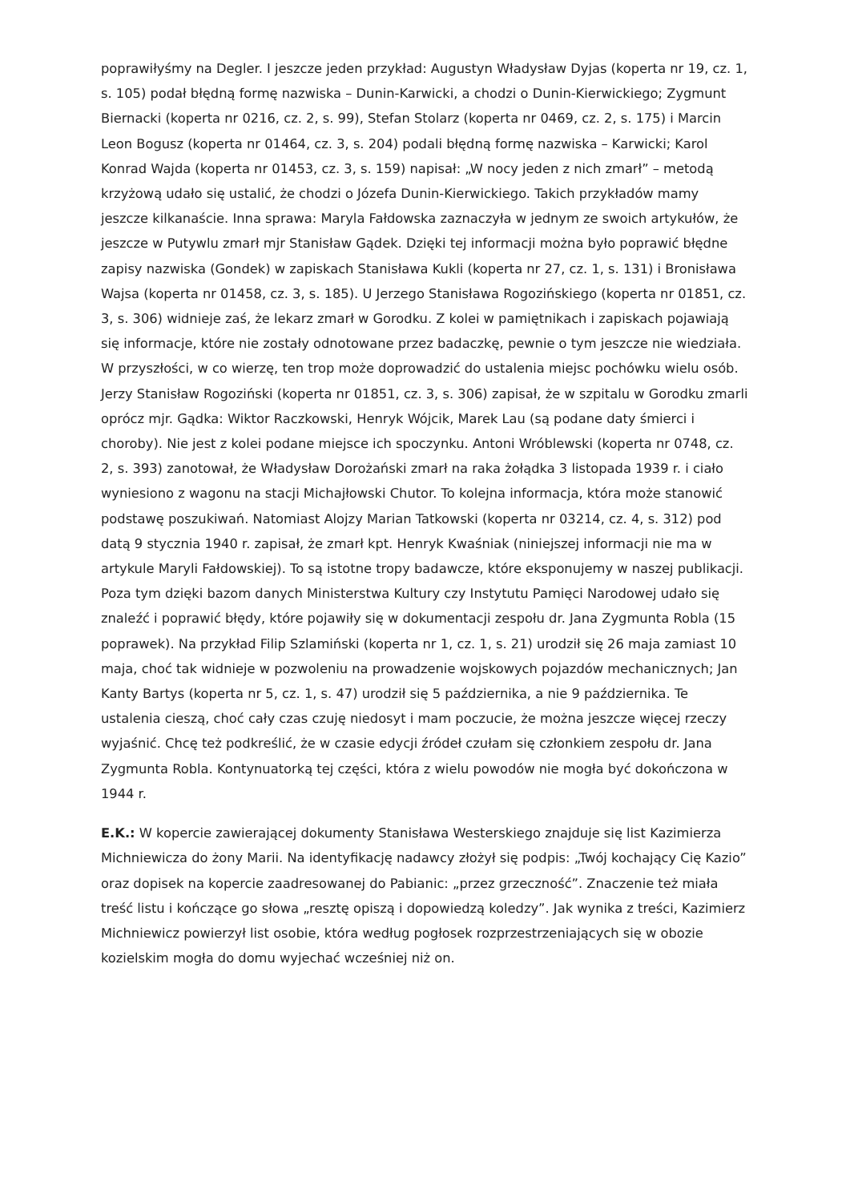poprawiłyśmy na Degler. I jeszcze jeden przykład: Augustyn Władysław Dyjas (koperta nr 19, cz. 1, s. 105) podał błędną formę nazwiska – Dunin-Karwicki, a chodzi o Dunin-Kierwickiego; Zygmunt Biernacki (koperta nr 0216, cz. 2, s. 99), Stefan Stolarz (koperta nr 0469, cz. 2, s. 175) i Marcin Leon Bogusz (koperta nr 01464, cz. 3, s. 204) podali błędną formę nazwiska – Karwicki; Karol Konrad Wajda (koperta nr 01453, cz. 3, s. 159) napisał: „W nocy jeden z nich zmarł” – metodą krzyżową udało się ustalić, że chodzi o Józefa Dunin-Kierwickiego. Takich przykładów mamy jeszcze kilkanaście. Inna sprawa: Maryla Fałdowska zaznaczyła w jednym ze swoich artykułów, że jeszcze w Putywlu zmarł mjr Stanisław Gądek. Dzięki tej informacji można było poprawić błędne zapisy nazwiska (Gondek) w zapiskach Stanisława Kukli (koperta nr 27, cz. 1, s. 131) i Bronisława Wajsa (koperta nr 01458, cz. 3, s. 185). U Jerzego Stanisława Rogozińskiego (koperta nr 01851, cz. 3, s. 306) widnieje zaś, że lekarz zmarł w Gorodku. Z kolei w pamiętnikach i zapiskach pojawiają się informacje, które nie zostały odnotowane przez badaczkę, pewnie o tym jeszcze nie wiedziała. W przyszłości, w co wierzę, ten trop może doprowadzić do ustalenia miejsc pochówku wielu osób. Jerzy Stanisław Rogoziński (koperta nr 01851, cz. 3, s. 306) zapisał, że w szpitalu w Gorodku zmarli oprócz mjr. Gądka: Wiktor Raczkowski, Henryk Wójcik, Marek Lau (są podane daty śmierci i choroby). Nie jest z kolei podane miejsce ich spoczynku. Antoni Wróblewski (koperta nr 0748, cz. 2, s. 393) zanotował, że Władysław Dorożański zmarł na raka żołądka 3 listopada 1939 r. i ciało wyniesiono z wagonu na stacji Michajłowski Chutor. To kolejna informacja, która może stanowić podstawę poszukiwań. Natomiast Alojzy Marian Tatkowski (koperta nr 03214, cz. 4, s. 312) pod datą 9 stycznia 1940 r. zapisał, że zmarł kpt. Henryk Kwaśniak (niniejszej informacji nie ma w artykule Maryli Fałdowskiej). To są istotne tropy badawcze, które eksponujemy w naszej publikacji. Poza tym dzięki bazom danych Ministerstwa Kultury czy Instytutu Pamięci Narodowej udało się znaleźć i poprawić błędy, które pojawiły się w dokumentacji zespołu dr. Jana Zygmunta Robla (15 poprawek). Na przykład Filip Szlamiński (koperta nr 1, cz. 1, s. 21) urodził się 26 maja zamiast 10 maja, choć tak widnieje w pozwoleniu na prowadzenie wojskowych pojazdów mechanicznych; Jan Kanty Bartys (koperta nr 5, cz. 1, s. 47) urodził się 5 października, a nie 9 października. Te ustalenia cieszą, choć cały czas czuję niedosyt i mam poczucie, że można jeszcze więcej rzeczy wyjaśnić. Chcę też podkreślić, że w czasie edycji źródeł czułam się członkiem zespołu dr. Jana Zygmunta Robla. Kontynuatorką tej części, która z wielu powodów nie mogła być dokończona w 1944 r.
E.K.: W kopercie zawierającej dokumenty Stanisława Westerskiego znajduje się list Kazimierza Michniewicza do żony Marii. Na identyfikację nadawcy złożył się podpis: „Twój kochający Cię Kazio” oraz dopisek na kopercie zaadresowanej do Pabianic: „przez grzeczność”. Znaczenie też miała treść listu i kończące go słowa „resztę opiszą i dopowiedzą koledzy”. Jak wynika z treści, Kazimierz Michniewicz powierzył list osobie, która według pogłosek rozprzestrzeniających się w obozie kozielskim mogła do domu wyjechać wcześniej niż on.